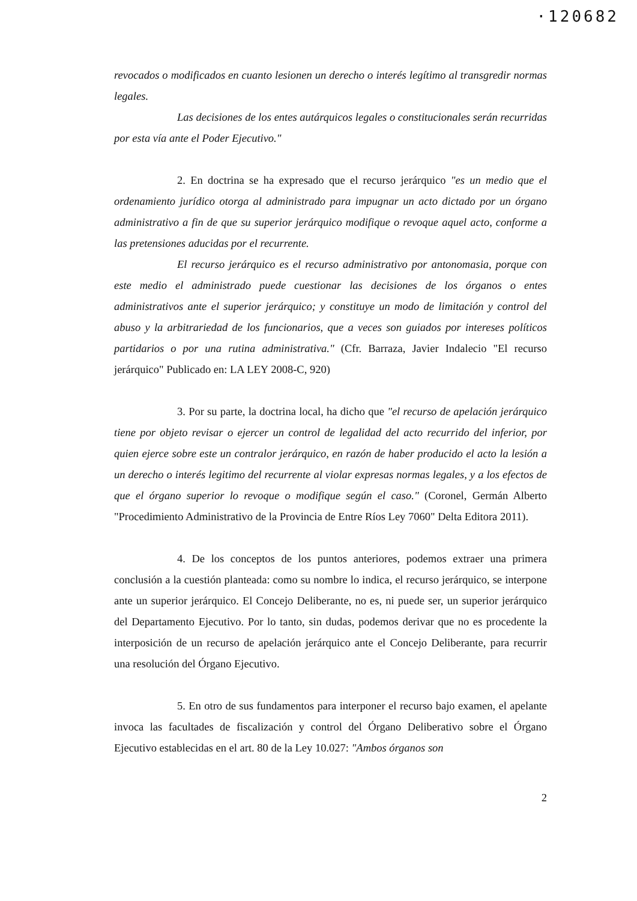·120682
revocados o modificados en cuanto lesionen un derecho o interés legítimo al transgredir normas legales.
Las decisiones de los entes autárquicos legales o constitucionales serán recurridas por esta vía ante el Poder Ejecutivo."
2. En doctrina se ha expresado que el recurso jerárquico "es un medio que el ordenamiento jurídico otorga al administrado para impugnar un acto dictado por un órgano administrativo a fin de que su superior jerárquico modifique o revoque aquel acto, conforme a las pretensiones aducidas por el recurrente.
El recurso jerárquico es el recurso administrativo por antonomasia, porque con este medio el administrado puede cuestionar las decisiones de los órganos o entes administrativos ante el superior jerárquico; y constituye un modo de limitación y control del abuso y la arbitrariedad de los funcionarios, que a veces son guiados por intereses políticos partidarios o por una rutina administrativa." (Cfr. Barraza, Javier Indalecio "El recurso jerárquico" Publicado en: LA LEY 2008-C, 920)
3. Por su parte, la doctrina local, ha dicho que "el recurso de apelación jerárquico tiene por objeto revisar o ejercer un control de legalidad del acto recurrido del inferior, por quien ejerce sobre este un contralor jerárquico, en razón de haber producido el acto la lesión a un derecho o interés legitimo del recurrente al violar expresas normas legales, y a los efectos de que el órgano superior lo revoque o modifique según el caso." (Coronel, Germán Alberto "Procedimiento Administrativo de la Provincia de Entre Ríos Ley 7060" Delta Editora 2011).
4. De los conceptos de los puntos anteriores, podemos extraer una primera conclusión a la cuestión planteada: como su nombre lo indica, el recurso jerárquico, se interpone ante un superior jerárquico. El Concejo Deliberante, no es, ni puede ser, un superior jerárquico del Departamento Ejecutivo. Por lo tanto, sin dudas, podemos derivar que no es procedente la interposición de un recurso de apelación jerárquico ante el Concejo Deliberante, para recurrir una resolución del Órgano Ejecutivo.
5. En otro de sus fundamentos para interponer el recurso bajo examen, el apelante invoca las facultades de fiscalización y control del Órgano Deliberativo sobre el Órgano Ejecutivo establecidas en el art. 80 de la Ley 10.027: "Ambos órganos son
2